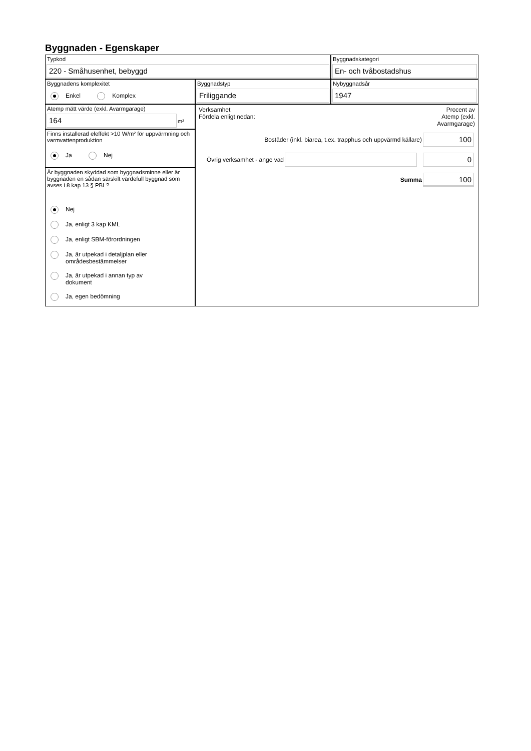Byggnaden - Egenskaper
Typkod
220 - Småhusenhet, bebyggd
Byggnadskategori
En- och tvåbostadshus
Byggnadens komplexitet
Enkel Komplex
Byggnadstyp
Friliggande
Nybyggnadsår
1947
Atemp mätt värde (exkl. Avarmgarage)
164
m²
Finns installerad eleffekt >10 W/m² för uppvärmning och varmvattenproduktion
Ja Nej
Är byggnaden skyddad som byggnadsminne eller är byggnaden en sådan särskilt värdefull byggnad som avses i 8 kap 13 § PBL?
Nej
Ja, enligt 3 kap KML
Ja, enligt SBM-förordningen
Ja, är utpekad i detaljplan eller
områdesbestämmelser
Ja, är utpekad i annan typ av
dokument
Ja, egen bedömning
Verksamhet
Fördela enligt nedan:
Procent av
Atemp (exkl.
Avarmgarage)
Bostäder (inkl. biarea, t.ex. trapphus och uppvärmd källare)
100
Övrig verksamhet - ange vad
0
Summa
100